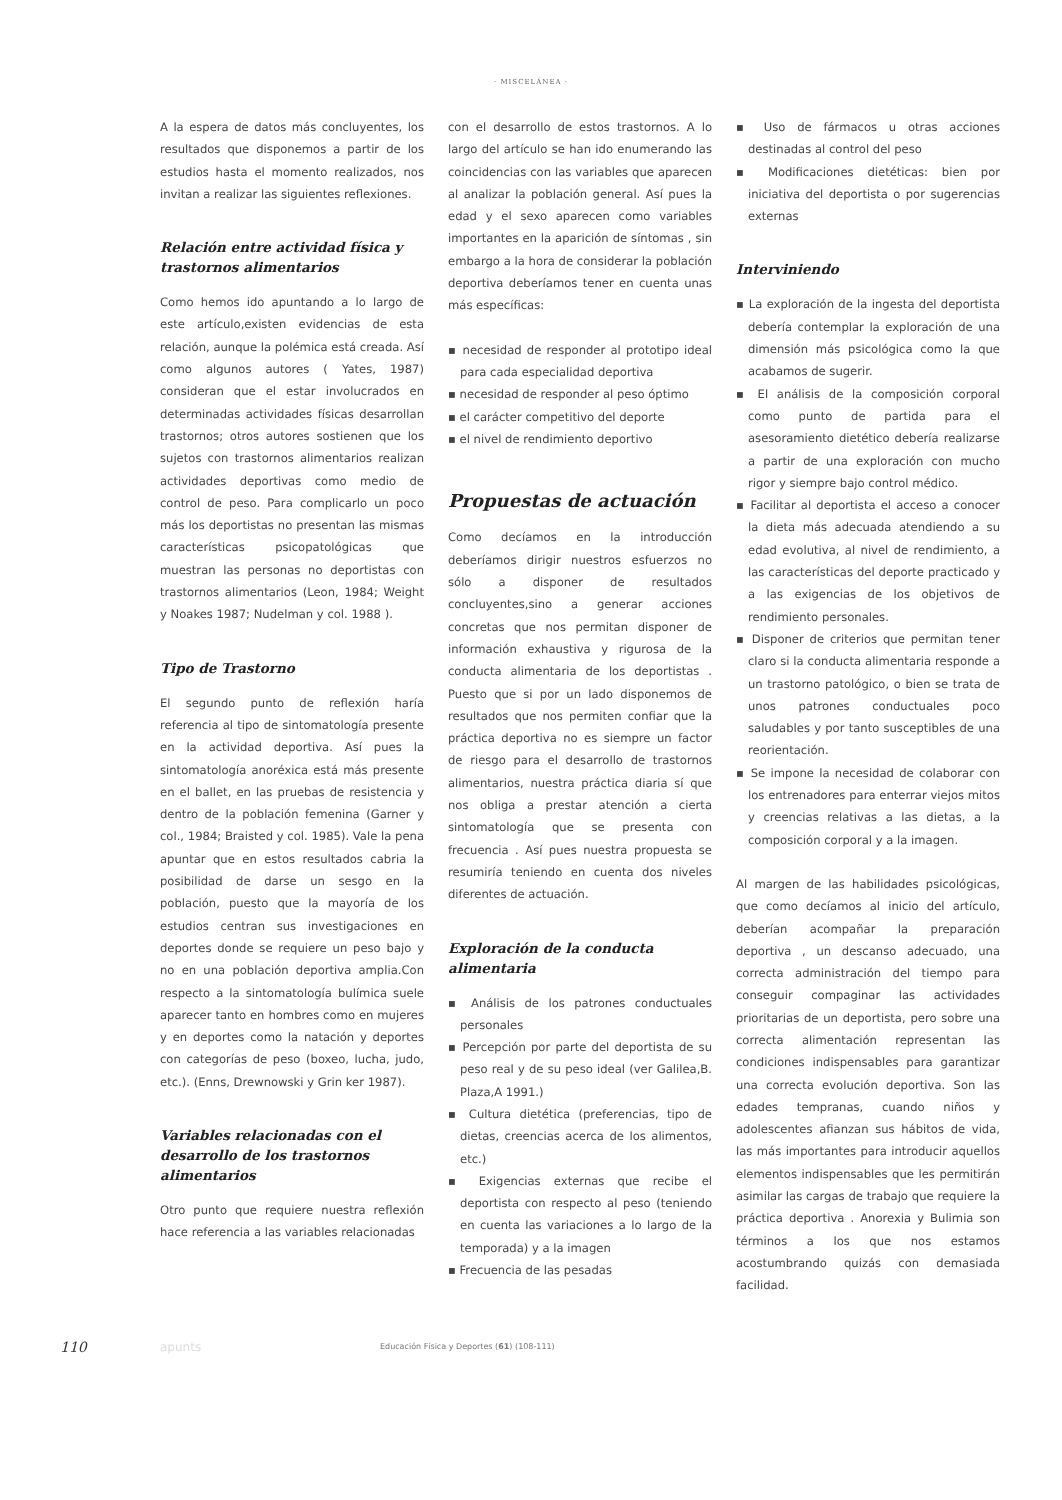· MISCELÁNEA ·
A la espera de datos más concluyentes, los resultados que disponemos a partir de los estudios hasta el momento realizados, nos invitan a realizar las siguientes reflexiones.
Relación entre actividad física y trastornos alimentarios
Como hemos ido apuntando a lo largo de este artículo,existen evidencias de esta relación, aunque la polémica está creada. Así como algunos autores ( Yates, 1987) consideran que el estar involucrados en determinadas actividades físicas desarrollan trastornos; otros autores sostienen que los sujetos con trastornos alimentarios realizan actividades deportivas como medio de control de peso. Para complicarlo un poco más los deportistas no presentan las mismas características psicopatológicas que muestran las personas no deportistas con trastornos alimentarios (Leon, 1984; Weight y Noakes 1987; Nudelman y col. 1988 ).
Tipo de Trastorno
El segundo punto de reflexión haría referencia al tipo de sintomatología presente en la actividad deportiva. Así pues la sintomatología anoréxica está más presente en el ballet, en las pruebas de resistencia y dentro de la población femenina (Garner y col., 1984; Braisted y col. 1985). Vale la pena apuntar que en estos resultados cabria la posibilidad de darse un sesgo en la población, puesto que la mayoría de los estudios centran sus investigaciones en deportes donde se requiere un peso bajo y no en una población deportiva amplia.Con respecto a la sintomatología bulímica suele aparecer tanto en hombres como en mujeres y en deportes como la natación y deportes con categorías de peso (boxeo, lucha, judo, etc.). (Enns, Drewnowski y Grin ker 1987).
Variables relacionadas con el desarrollo de los trastornos alimentarios
Otro punto que requiere nuestra reflexión hace referencia a las variables relacionadas
con el desarrollo de estos trastornos. A lo largo del artículo se han ido enumerando las coincidencias con las variables que aparecen al analizar la población general. Así pues la edad y el sexo aparecen como variables importantes en la aparición de síntomas , sin embargo a la hora de considerar la población deportiva deberíamos tener en cuenta unas más específicas:
▪ necesidad de responder al prototipo ideal para cada especialidad deportiva
▪ necesidad de responder al peso óptimo
▪ el carácter competitivo del deporte
▪ el nivel de rendimiento deportivo
Propuestas de actuación
Como decíamos en la introducción deberíamos dirigir nuestros esfuerzos no sólo a disponer de resultados concluyentes,sino a generar acciones concretas que nos permitan disponer de información exhaustiva y rigurosa de la conducta alimentaria de los deportistas . Puesto que si por un lado disponemos de resultados que nos permiten confiar que la práctica deportiva no es siempre un factor de riesgo para el desarrollo de trastornos alimentarios, nuestra práctica diaria sí que nos obliga a prestar atención a cierta sintomatología que se presenta con frecuencia . Así pues nuestra propuesta se resumiría teniendo en cuenta dos niveles diferentes de actuación.
Exploración de la conducta alimentaria
▪ Análisis de los patrones conductuales personales
▪ Percepción por parte del deportista de su peso real y de su peso ideal (ver Galilea,B. Plaza,A 1991.)
▪ Cultura dietética (preferencias, tipo de dietas, creencias acerca de los alimentos, etc.)
▪ Exigencias externas que recibe el deportista con respecto al peso (teniendo en cuenta las variaciones a lo largo de la temporada) y a la imagen
▪ Frecuencia de las pesadas
▪ Uso de fármacos u otras acciones destinadas al control del peso
▪ Modificaciones dietéticas: bien por iniciativa del deportista o por sugerencias externas
Interviniendo
▪ La exploración de la ingesta del deportista debería contemplar la exploración de una dimensión más psicológica como la que acabamos de sugerir.
▪ El análisis de la composición corporal como punto de partida para el asesoramiento dietético debería realizarse a partir de una exploración con mucho rigor y siempre bajo control médico.
▪ Facilitar al deportista el acceso a conocer la dieta más adecuada atendiendo a su edad evolutiva, al nivel de rendimiento, a las características del deporte practicado y a las exigencias de los objetivos de rendimiento personales.
▪ Disponer de criterios que permitan tener claro si la conducta alimentaria responde a un trastorno patológico, o bien se trata de unos patrones conductuales poco saludables y por tanto susceptibles de una reorientación.
▪ Se impone la necesidad de colaborar con los entrenadores para enterrar viejos mitos y creencias relativas a las dietas, a la composición corporal y a la imagen.
Al margen de las habilidades psicológicas, que como decíamos al inicio del artículo, deberían acompañar la preparación deportiva , un descanso adecuado, una correcta administración del tiempo para conseguir compaginar las actividades prioritarias de un deportista, pero sobre una correcta alimentación representan las condiciones indispensables para garantizar una correcta evolución deportiva. Son las edades tempranas, cuando niños y adolescentes afianzan sus hábitos de vida, las más importantes para introducir aquellos elementos indispensables que les permitirán asimilar las cargas de trabajo que requiere la práctica deportiva . Anorexia y Bulimia son términos a los que nos estamos acostumbrando quizás con demasiada facilidad.
110 apunts Educación Física y Deportes (61) (108-111)